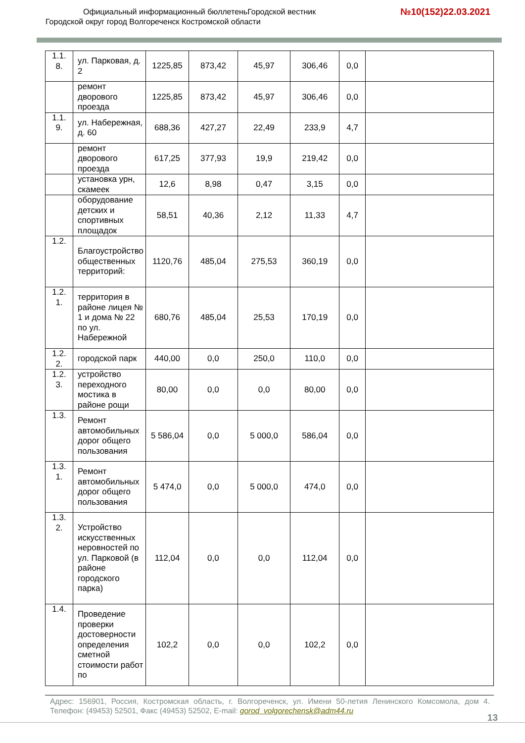Официальный информационный бюллетеньГородской вестник
Городской округ город Волгореченск Костромской области
№10(152)22.03.2021
| 1.1. 8. | ул. Парковая, д. 2 | 1225,85 | 873,42 | 45,97 | 306,46 | 0,0 | |
| | ремонт дворового проезда | 1225,85 | 873,42 | 45,97 | 306,46 | 0,0 | |
| 1.1. 9. | ул. Набережная, д. 60 | 688,36 | 427,27 | 22,49 | 233,9 | 4,7 | |
| | ремонт дворового проезда | 617,25 | 377,93 | 19,9 | 219,42 | 0,0 | |
| | установка урн, скамеек | 12,6 | 8,98 | 0,47 | 3,15 | 0,0 | |
| | оборудование детских и спортивных площадок | 58,51 | 40,36 | 2,12 | 11,33 | 4,7 | |
| 1.2. | Благоустройство общественных территорий: | 1120,76 | 485,04 | 275,53 | 360,19 | 0,0 | |
| 1.2. 1. | территория в районе лицея № 1 и дома № 22 по ул. Набережной | 680,76 | 485,04 | 25,53 | 170,19 | 0,0 | |
| 1.2. 2. | городской парк | 440,00 | 0,0 | 250,0 | 110,0 | 0,0 | |
| 1.2. 3. | устройство переходного мостика в районе рощи | 80,00 | 0,0 | 0,0 | 80,00 | 0,0 | |
| 1.3. | Ремонт автомобильных дорог общего пользования | 5 586,04 | 0,0 | 5 000,0 | 586,04 | 0,0 | |
| 1.3. 1. | Ремонт автомобильных дорог общего пользования | 5 474,0 | 0,0 | 5 000,0 | 474,0 | 0,0 | |
| 1.3. 2. | Устройство искусственных неровностей по ул. Парковой (в районе городского парка) | 112,04 | 0,0 | 0,0 | 112,04 | 0,0 | |
| 1.4. | Проведение проверки достоверности определения сметной стоимости работ по | 102,2 | 0,0 | 0,0 | 102,2 | 0,0 | |
Адрес: 156901, Россия, Костромская область, г. Волгореченск, ул. Имени 50-летия Ленинского Комсомола, дом 4. Телефон: (49453) 52501, Факс (49453) 52502, E-mail: gorod_volgorechensk@adm44.ru
13